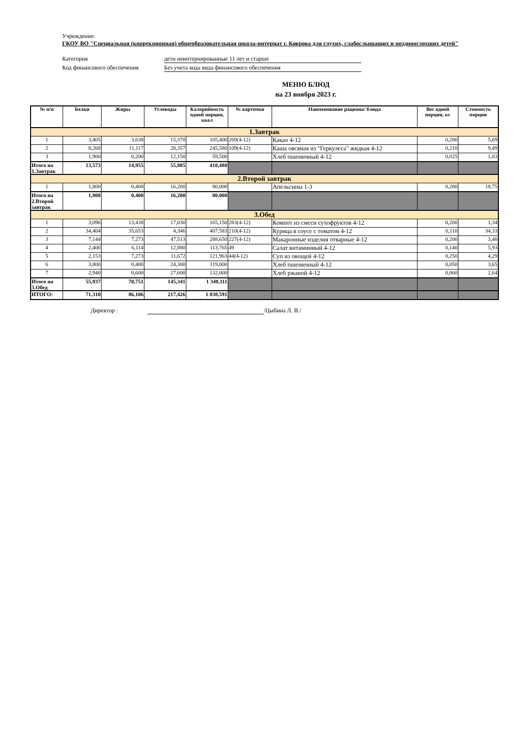Учреждение:
ГКОУ ВО "Специальная (коррекционная) общеобразовательная школа-интернат г. Коврова для глухих, слабослышащих и позднооглохших детей"
Категория дети неинтернированные 11 лет и старше
Код финансового обеспечения Без учета кода вида финансового обеспечения
МЕНЮ БЛЮД
на 23 ноября 2023 г.
| № п/п | Белки | Жиры | Углеводы | Калорийность одной порции, ккал | № карточки | Наименование рациона/ блюда | Вес одной порции, кг | Стоимость порции |
| --- | --- | --- | --- | --- | --- | --- | --- | --- |
| 1.Завтрак | | | | | | | | |
| 1 | 3,405 | 3,638 | 15,378 | 105,400 | 269(4-12) | Какао 4-12 | 0,200 | 5,69 |
| 2 | 8,268 | 11,117 | 28,357 | 245,580 | 109(4-12) | Каша овсяная из "Геркулеса" жидкая 4-12 | 0,210 | 9,49 |
| 3 | 1,900 | 0,200 | 12,150 | 59,500 | | Хлеб пшеничный 4-12 | 0,025 | 1,83 |
| Итого на 1.Завтрак | 13,573 | 14,955 | 55,885 | 410,480 | | | | |
| 2.Второй завтрак | | | | | | | | |
| 1 | 1,800 | 0,400 | 16,200 | 80,000 | | Апельсины 1-3 | 0,200 | 18,75 |
| Итого на 2.Второй завтрак | 1,800 | 0,400 | 16,200 | 80,000 | | | | |
| 3.Обед | | | | | | | | |
| 1 | 3,096 | 13,438 | 17,030 | 165,150 | 283(4-12) | Компот из смеси сухофруктов 4-12 | 0,200 | 1,34 |
| 2 | 34,404 | 35,653 | 4,346 | 407,583 | 210(4-12) | Курица в соусе с томатом 4-12 | 0,110 | 34,33 |
| 3 | 7,144 | 7,273 | 47,513 | 288,650 | 227(4-12) | Макаронные изделия отварные 4-12 | 0,200 | 3,48 |
| 4 | 2,400 | 6,114 | 12,880 | 113,765 | 49 | Салат витаминный 4-12 | 0,140 | 5,93 |
| 5 | 2,153 | 7,273 | 11,672 | 121,963 | 44(4-12) | Суп из овощей 4-12 | 0,250 | 4,29 |
| 6 | 3,800 | 0,400 | 24,300 | 119,000 | | Хлеб пшеничный 4-12 | 0,050 | 3,65 |
| 7 | 2,940 | 0,600 | 27,600 | 132,000 | | Хлеб ржаной 4-12 | 0,060 | 2,64 |
| Итого на 3.Обед | 55,937 | 70,751 | 145,341 | 1 348,111 | | | | |
| ИТОГО: | 71,310 | 86,106 | 217,426 | 1 838,591 | | | | |
Директор : /Цыбина Л. В./